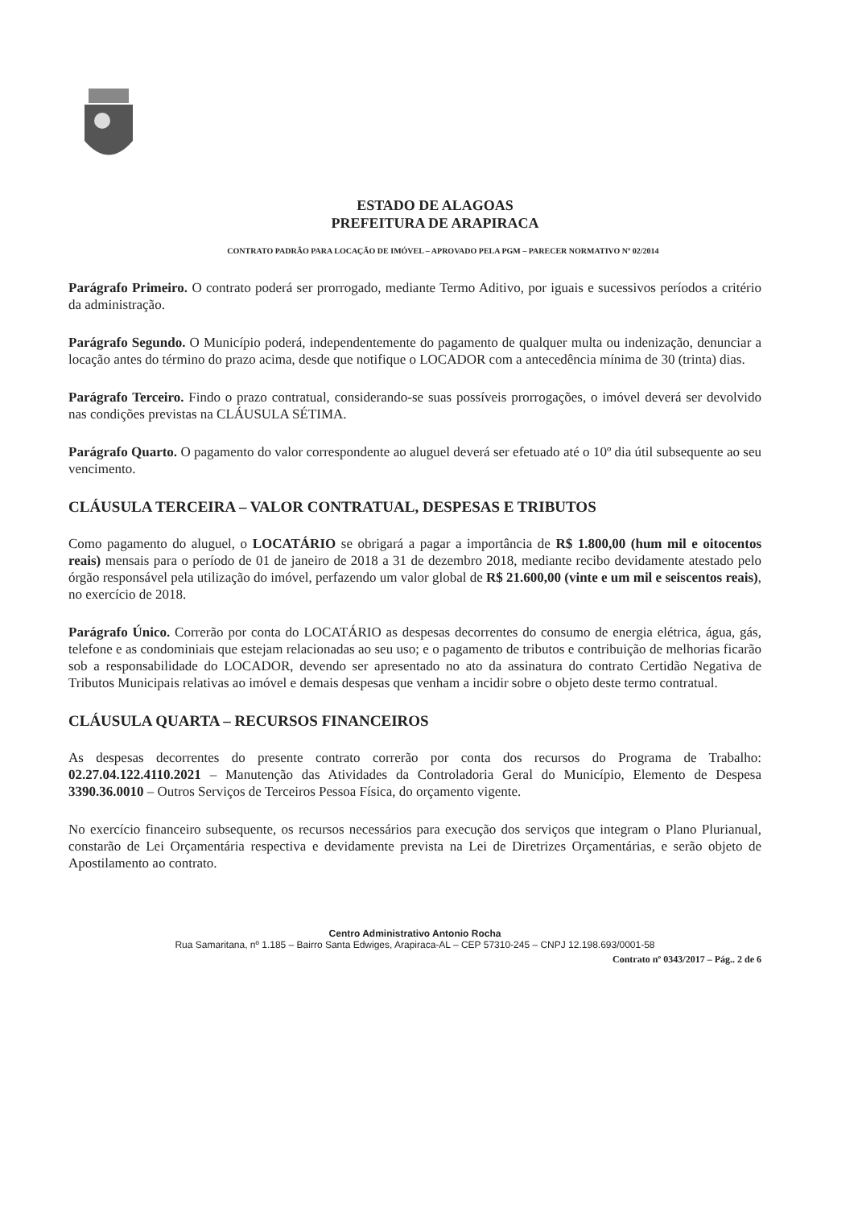ESTADO DE ALAGOAS
PREFEITURA DE ARAPIRACA
CONTRATO PADRÃO PARA LOCAÇÃO DE IMÓVEL – APROVADO PELA PGM – PARECER NORMATIVO Nº 02/2014
Parágrafo Primeiro. O contrato poderá ser prorrogado, mediante Termo Aditivo, por iguais e sucessivos períodos a critério da administração.
Parágrafo Segundo. O Município poderá, independentemente do pagamento de qualquer multa ou indenização, denunciar a locação antes do término do prazo acima, desde que notifique o LOCADOR com a antecedência mínima de 30 (trinta) dias.
Parágrafo Terceiro. Findo o prazo contratual, considerando-se suas possíveis prorrogações, o imóvel deverá ser devolvido nas condições previstas na CLÁUSULA SÉTIMA.
Parágrafo Quarto. O pagamento do valor correspondente ao aluguel deverá ser efetuado até o 10º dia útil subsequente ao seu vencimento.
CLÁUSULA TERCEIRA – VALOR CONTRATUAL, DESPESAS E TRIBUTOS
Como pagamento do aluguel, o LOCATÁRIO se obrigará a pagar a importância de R$ 1.800,00 (hum mil e oitocentos reais) mensais para o período de 01 de janeiro de 2018 a 31 de dezembro 2018, mediante recibo devidamente atestado pelo órgão responsável pela utilização do imóvel, perfazendo um valor global de R$ 21.600,00 (vinte e um mil e seiscentos reais), no exercício de 2018.
Parágrafo Único. Correrão por conta do LOCATÁRIO as despesas decorrentes do consumo de energia elétrica, água, gás, telefone e as condominiais que estejam relacionadas ao seu uso; e o pagamento de tributos e contribuição de melhorias ficarão sob a responsabilidade do LOCADOR, devendo ser apresentado no ato da assinatura do contrato Certidão Negativa de Tributos Municipais relativas ao imóvel e demais despesas que venham a incidir sobre o objeto deste termo contratual.
CLÁUSULA QUARTA – RECURSOS FINANCEIROS
As despesas decorrentes do presente contrato correrão por conta dos recursos do Programa de Trabalho: 02.27.04.122.4110.2021 – Manutenção das Atividades da Controladoria Geral do Município, Elemento de Despesa 3390.36.0010 – Outros Serviços de Terceiros Pessoa Física, do orçamento vigente.
No exercício financeiro subsequente, os recursos necessários para execução dos serviços que integram o Plano Plurianual, constarão de Lei Orçamentária respectiva e devidamente prevista na Lei de Diretrizes Orçamentárias, e serão objeto de Apostilamento ao contrato.
Centro Administrativo Antonio Rocha
Rua Samaritana, nº 1.185 – Bairro Santa Edwiges, Arapiraca-AL – CEP 57310-245 – CNPJ 12.198.693/0001-58
Contrato nº 0343/2017 – Pág.. 2 de 6